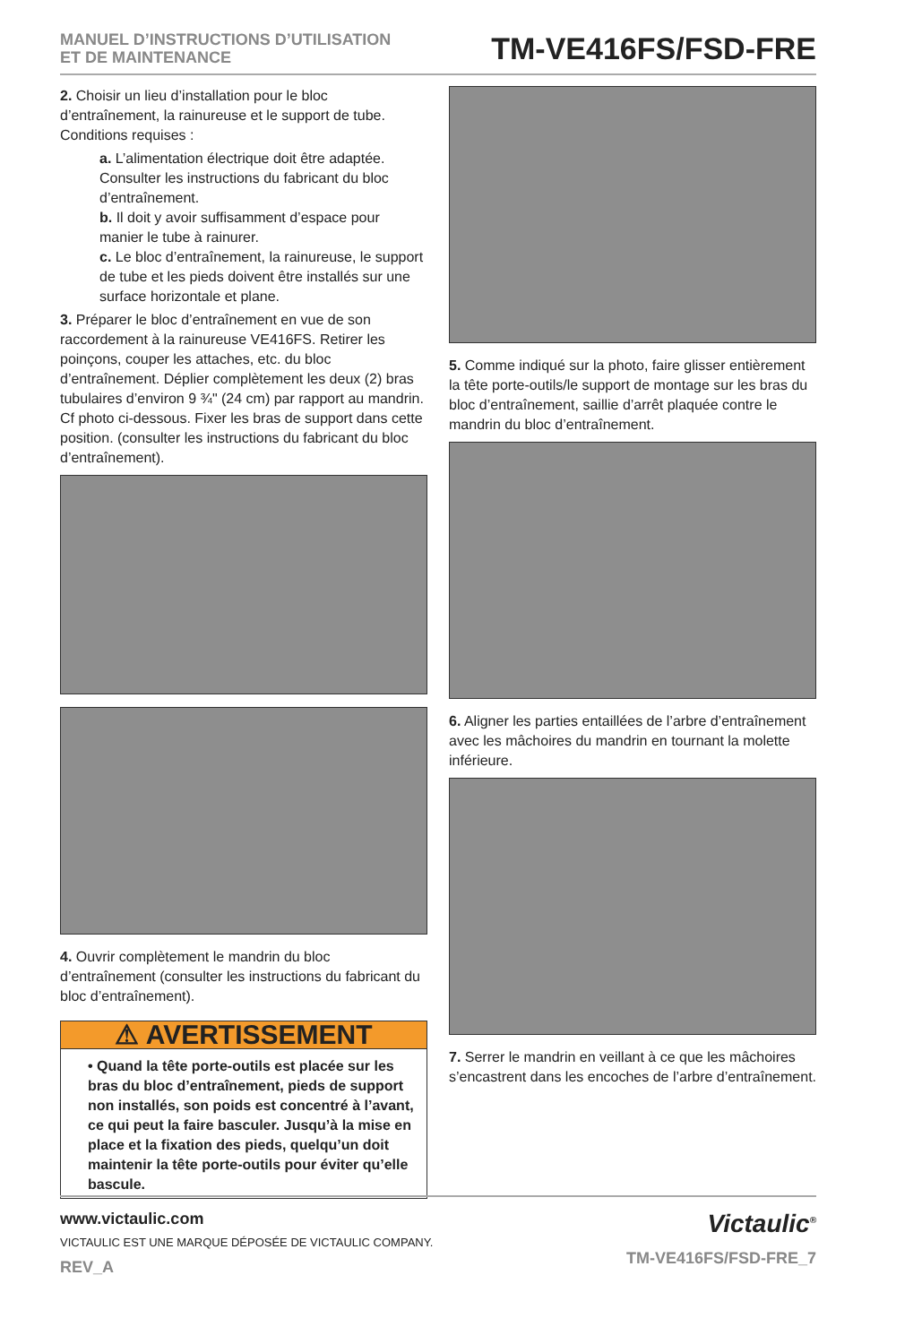MANUEL D’INSTRUCTIONS D’UTILISATION
ET DE MAINTENANCE
TM-VE416FS/FSD-FRE
2. Choisir un lieu d’installation pour le bloc d’entraînement, la rainureuse et le support de tube. Conditions requises :
a. L’alimentation électrique doit être adaptée. Consulter les instructions du fabricant du bloc d’entraînement.
b. Il doit y avoir suffisamment d’espace pour manier le tube à rainurer.
c. Le bloc d’entraînement, la rainureuse, le support de tube et les pieds doivent être installés sur une surface horizontale et plane.
3. Préparer le bloc d’entraînement en vue de son raccordement à la rainureuse VE416FS. Retirer les poinçons, couper les attaches, etc. du bloc d’entraînement. Déplier complètement les deux (2) bras tubulaires d’environ 9 ¾" (24 cm) par rapport au mandrin. Cf photo ci-dessous. Fixer les bras de support dans cette position. (consulter les instructions du fabricant du bloc d’entraînement).
4. Ouvrir complètement le mandrin du bloc d’entraînement (consulter les instructions du fabricant du bloc d’entraînement).
⚠ AVERTISSEMENT
• Quand la tête porte-outils est placée sur les bras du bloc d’entraînement, pieds de support non installés, son poids est concentré à l’avant, ce qui peut la faire basculer. Jusqu’à la mise en place et la fixation des pieds, quelqu’un doit maintenir la tête porte-outils pour éviter qu’elle bascule.
5. Comme indiqué sur la photo, faire glisser entièrement la tête porte-outils/le support de montage sur les bras du bloc d’entraînement, saillie d’arrêt plaquée contre le mandrin du bloc d’entraînement.
6. Aligner les parties entaillées de l’arbre d’entraînement avec les mâchoires du mandrin en tournant la molette inférieure.
7. Serrer le mandrin en veillant à ce que les mâchoires s’encastrent dans les encoches de l’arbre d’entraînement.
www.victaulic.com
VICTAULIC EST UNE MARQUE DÉPOSÉE DE VICTAULIC COMPANY.
REV_A
Victaulic<sup>®</sup>
TM-VE416FS/FSD-FRE_7